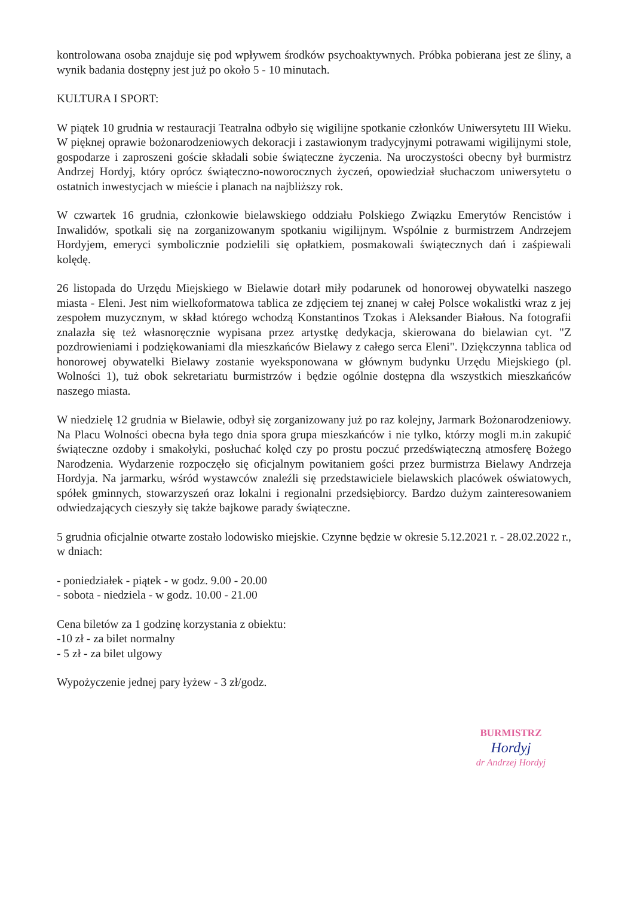kontrolowana osoba znajduje się pod wpływem środków psychoaktywnych. Próbka pobierana jest ze śliny, a wynik badania dostępny jest już po około 5 - 10 minutach.
KULTURA I SPORT:
W piątek 10 grudnia w restauracji Teatralna odbyło się wigilijne spotkanie członków Uniwersytetu III Wieku. W pięknej oprawie bożonarodzeniowych dekoracji i zastawionym tradycyjnymi potrawami wigilijnymi stole, gospodarze i zaproszeni goście składali sobie świąteczne życzenia. Na uroczystości obecny był burmistrz Andrzej Hordyj, który oprócz świąteczno-noworocznych życzeń, opowiedział słuchaczom uniwersytetu o ostatnich inwestycjach w mieście i planach na najbliższy rok.
W czwartek 16 grudnia, członkowie bielawskiego oddziału Polskiego Związku Emerytów Rencistów i Inwalidów, spotkali się na zorganizowanym spotkaniu wigilijnym. Wspólnie z burmistrzem Andrzejem Hordyjem, emeryci symbolicznie podzielili się opłatkiem, posmakowali świątecznych dań i zaśpiewali kolędę.
26 listopada do Urzędu Miejskiego w Bielawie dotarł miły podarunek od honorowej obywatelki naszego miasta - Eleni. Jest nim wielkoformatowa tablica ze zdjęciem tej znanej w całej Polsce wokalistki wraz z jej zespołem muzycznym, w skład którego wchodzą Konstantinos Tzokas i Aleksander Białous. Na fotografii znalazła się też własnoręcznie wypisana przez artystkę dedykacja, skierowana do bielawian cyt. "Z pozdrowieniami i podziękowaniami dla mieszkańców Bielawy z całego serca Eleni". Dziękczynna tablica od honorowej obywatelki Bielawy zostanie wyeksponowana w głównym budynku Urzędu Miejskiego (pl. Wolności 1), tuż obok sekretariatu burmistrzów i będzie ogólnie dostępna dla wszystkich mieszkańców naszego miasta.
W niedzielę 12 grudnia w Bielawie, odbył się zorganizowany już po raz kolejny, Jarmark Bożonarodzeniowy. Na Placu Wolności obecna była tego dnia spora grupa mieszkańców i nie tylko, którzy mogli m.in zakupić świąteczne ozdoby i smakołyki, posłuchać kolęd czy po prostu poczuć przedświąteczną atmosferę Bożego Narodzenia. Wydarzenie rozpoczęło się oficjalnym powitaniem gości przez burmistrza Bielawy Andrzeja Hordyja. Na jarmarku, wśród wystawców znaleźli się przedstawiciele bielawskich placówek oświatowych, spółek gminnych, stowarzyszeń oraz lokalni i regionalni przedsiębiorcy. Bardzo dużym zainteresowaniem odwiedzających cieszyły się także bajkowe parady świąteczne.
5 grudnia oficjalnie otwarte zostało lodowisko miejskie. Czynne będzie w okresie 5.12.2021 r. - 28.02.2022 r., w dniach:
- poniedziałek - piątek - w godz. 9.00 - 20.00
- sobota - niedziela - w godz. 10.00 - 21.00
Cena biletów za 1 godzinę korzystania z obiektu:
-10 zł - za bilet normalny
- 5 zł - za bilet ulgowy
Wypożyczenie jednej pary łyżew - 3 zł/godz.
BURMISTRZ
Hordyj
dr Andrzej Hordyj